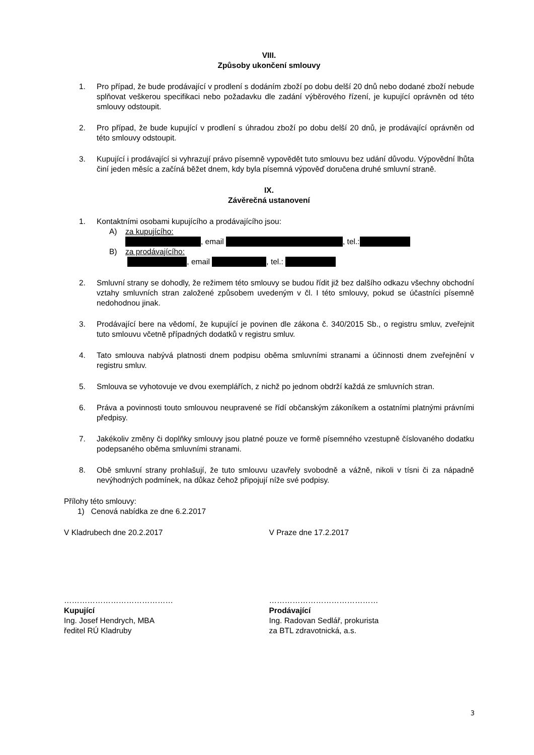VIII.
Způsoby ukončení smlouvy
1. Pro případ, že bude prodávající v prodlení s dodáním zboží po dobu delší 20 dnů nebo dodané zboží nebude splňovat veškerou specifikaci nebo požadavku dle zadání výběrového řízení, je kupující oprávněn od této smlouvy odstoupit.
2. Pro případ, že bude kupující v prodlení s úhradou zboží po dobu delší 20 dnů, je prodávající oprávněn od této smlouvy odstoupit.
3. Kupující i prodávající si vyhrazují právo písemně vypovědět tuto smlouvu bez udání důvodu. Výpovědní lhůta činí jeden měsíc a začíná běžet dnem, kdy byla písemná výpověď doručena druhé smluvní straně.
IX.
Závěrečná ustanovení
1. Kontaktními osobami kupujícího a prodávajícího jsou:
A) za kupujícího:
, email , tel.:
B) za prodávajícího:
, email , tel.:
2. Smluvní strany se dohodly, že režimem této smlouvy se budou řídit již bez dalšího odkazu všechny obchodní vztahy smluvních stran založené způsobem uvedeným v čl. I této smlouvy, pokud se účastníci písemně nedohodnou jinak.
3. Prodávající bere na vědomí, že kupující je povinen dle zákona č. 340/2015 Sb., o registru smluv, zveřejnit tuto smlouvu včetně případných dodatků v registru smluv.
4. Tato smlouva nabývá platnosti dnem podpisu oběma smluvními stranami a účinnosti dnem zveřejnění v registru smluv.
5. Smlouva se vyhotovuje ve dvou exemplářích, z nichž po jednom obdrží každá ze smluvních stran.
6. Práva a povinnosti touto smlouvou neupravené se řídí občanským zákoníkem a ostatními platnými právními předpisy.
7. Jakékoliv změny či doplňky smlouvy jsou platné pouze ve formě písemného vzestupně číslovaného dodatku podepsaného oběma smluvními stranami.
8. Obě smluvní strany prohlašují, že tuto smlouvu uzavřely svobodně a vážně, nikoli v tísni či za nápadně nevýhodných podmínek, na důkaz čehož připojují níže své podpisy.
Přílohy této smlouvy:
1) Cenová nabídka ze dne 6.2.2017
V Kladrubech dne 20.2.2017 V Praze dne 17.2.2017
……………………………………
Kupující
Ing. Josef Hendrych, MBA
ředitel RÚ Kladruby
……………………………………
Prodávající
Ing. Radovan Sedlář, prokurista
za BTL zdravotnická, a.s.
3